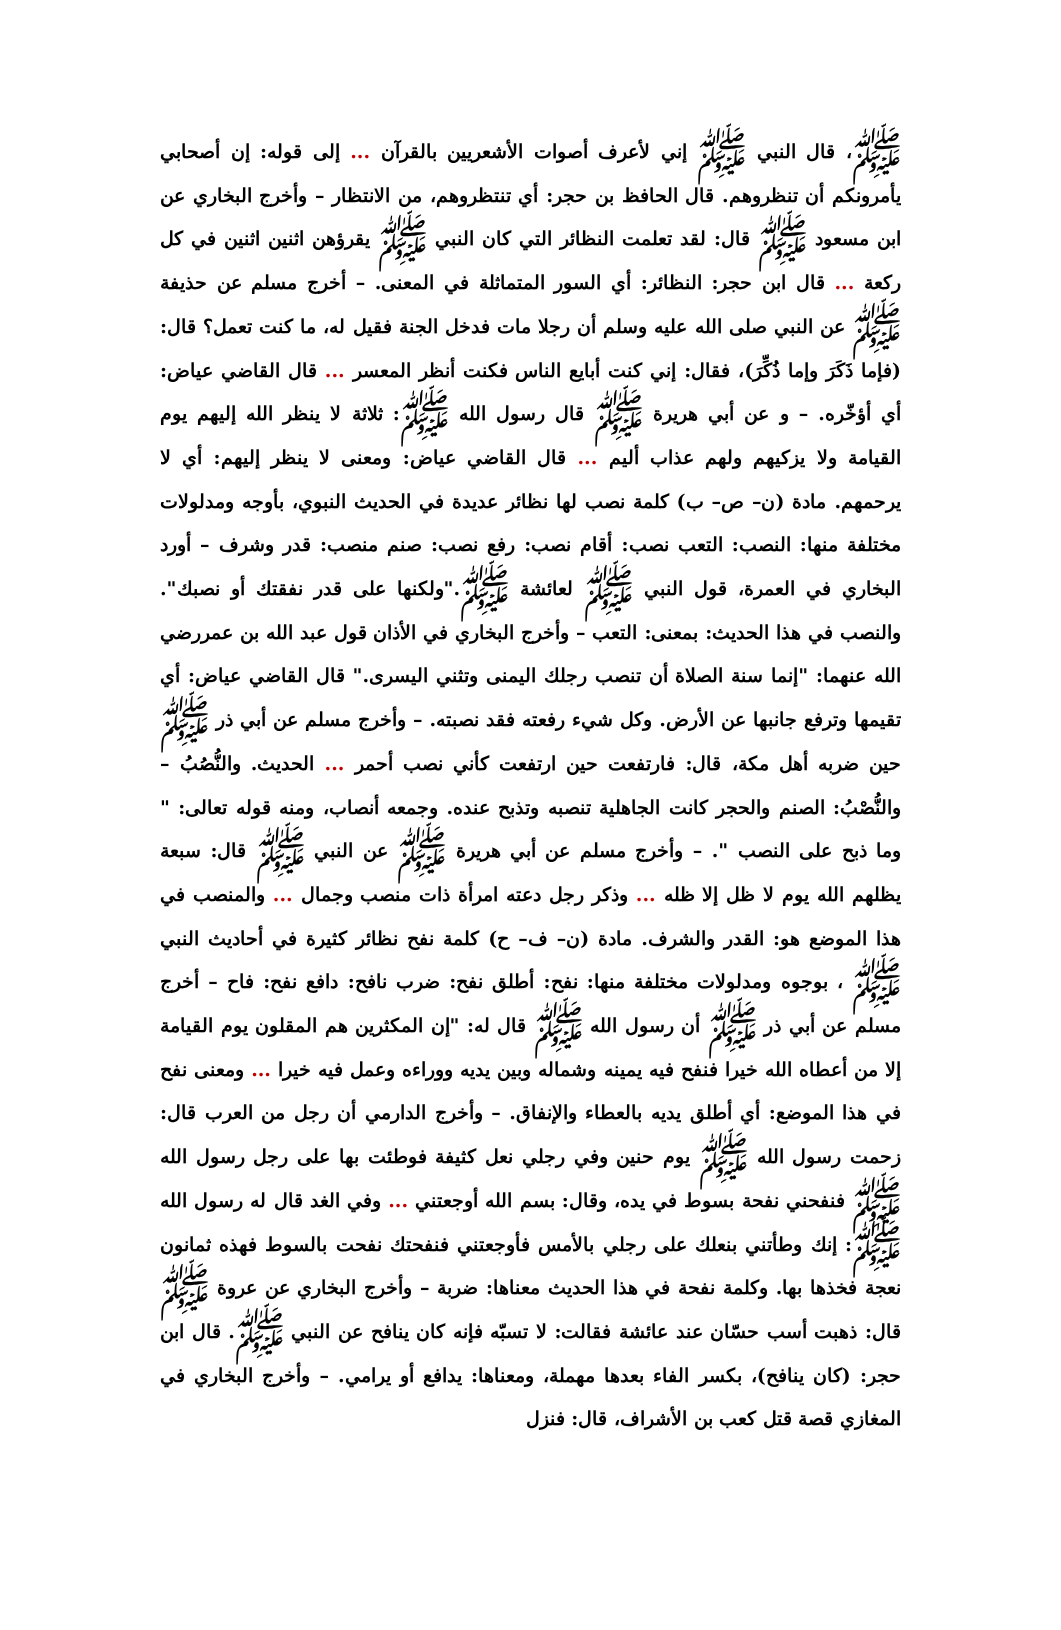ﷺ، قال النبي ﷺ إني لأعرف أصوات الأشعريين بالقرآن ... إلى قوله: إن أصحابي يأمرونكم أن تنظروهم. قال الحافظ بن حجر: أي تنتظروهم، من الانتظار – وأخرج البخاري عن ابن مسعود ﷺ قال: لقد تعلمت النظائر التي كان النبي ﷺ يقرؤهن اثنين اثنين في كل ركعة ... قال ابن حجر: النظائر: أي السور المتماثلة في المعنى. – أخرج مسلم عن حذيفة ﷺ عن النبي صلى الله عليه وسلم أن رجلا مات فدخل الجنة فقيل له، ما كنت تعمل؟ قال: (فإما ذَكَرَ وإما ذُكِّرَ)، فقال: إني كنت أبايع الناس فكنت أنظر المعسر ... قال القاضي عياض: أي أؤخّره. – و عن أبي هريرة ﷺ قال رسول الله ﷺ: ثلاثة لا ينظر الله إليهم يوم القيامة ولا يزكيهم ولهم عذاب أليم ... قال القاضي عياض: ومعنى لا ينظر إليهم: أي لا يرحمهم. مادة (ن– ص– ب) كلمة نصب لها نظائر عديدة في الحديث النبوي، بأوجه ومدلولات مختلفة منها: النصب: التعب نصب: أقام نصب: رفع نصب: صنم منصب: قدر وشرف – أورد البخاري في العمرة، قول النبي ﷺ لعائشة ﷺ."ولكنها على قدر نفقتك أو نصبك". والنصب في هذا الحديث: بمعنى: التعب – وأخرج البخاري في الأذان قول عبد الله بن عمررضي الله عنهما: "إنما سنة الصلاة أن تنصب رجلك اليمنى وتثني اليسرى." قال القاضي عياض: أي تقيمها وترفع جانبها عن الأرض. وكل شيء رفعته فقد نصبته. – وأخرج مسلم عن أبي ذر ﷺ حين ضربه أهل مكة، قال: فارتفعت حين ارتفعت كأني نصب أحمر ... الحديث. والنُّصُبُ – والنُّصْبُ: الصنم والحجر كانت الجاهلية تنصبه وتذبح عنده. وجمعه أنصاب، ومنه قوله تعالى: " وما ذبح على النصب ". – وأخرج مسلم عن أبي هريرة ﷺ عن النبي ﷺ قال: سبعة يظلهم الله يوم لا ظل إلا ظله ... وذكر رجل دعته امرأة ذات منصب وجمال ... والمنصب في هذا الموضع هو: القدر والشرف. مادة (ن– ف– ح) كلمة نفح نظائر كثيرة في أحاديث النبي ﷺ ، بوجوه ومدلولات مختلفة منها: نفح: أطلق نفح: ضرب نافح: دافع نفح: فاح – أخرج مسلم عن أبي ذر ﷺ أن رسول الله ﷺ قال له: "إن المكثرين هم المقلون يوم القيامة إلا من أعطاه الله خيرا فنفح فيه يمينه وشماله وبين يديه ووراءه وعمل فيه خيرا ... ومعنى نفح في هذا الموضع: أي أطلق يديه بالعطاء والإنفاق. – وأخرج الدارمي أن رجل من العرب قال: زحمت رسول الله ﷺ يوم حنين وفي رجلي نعل كثيفة فوطئت بها على رجل رسول الله ﷺ فنفحني نفحة بسوط في يده، وقال: بسم الله أوجعتني ... وفي الغد قال له رسول الله ﷺ: إنك وطأتني بنعلك على رجلي بالأمس فأوجعتني فنفحتك نفحت بالسوط فهذه ثمانون نعجة فخذها بها. وكلمة نفحة في هذا الحديث معناها: ضربة – وأخرج البخاري عن عروة ﷺ قال: ذهبت أسب حسّان عند عائشة فقالت: لا تسبّه فإنه كان ينافح عن النبي ﷺ. قال ابن حجر: (كان ينافح)، بكسر الفاء بعدها مهملة، ومعناها: يدافع أو يرامي. – وأخرج البخاري في المغازي قصة قتل كعب بن الأشراف، قال: فنزل